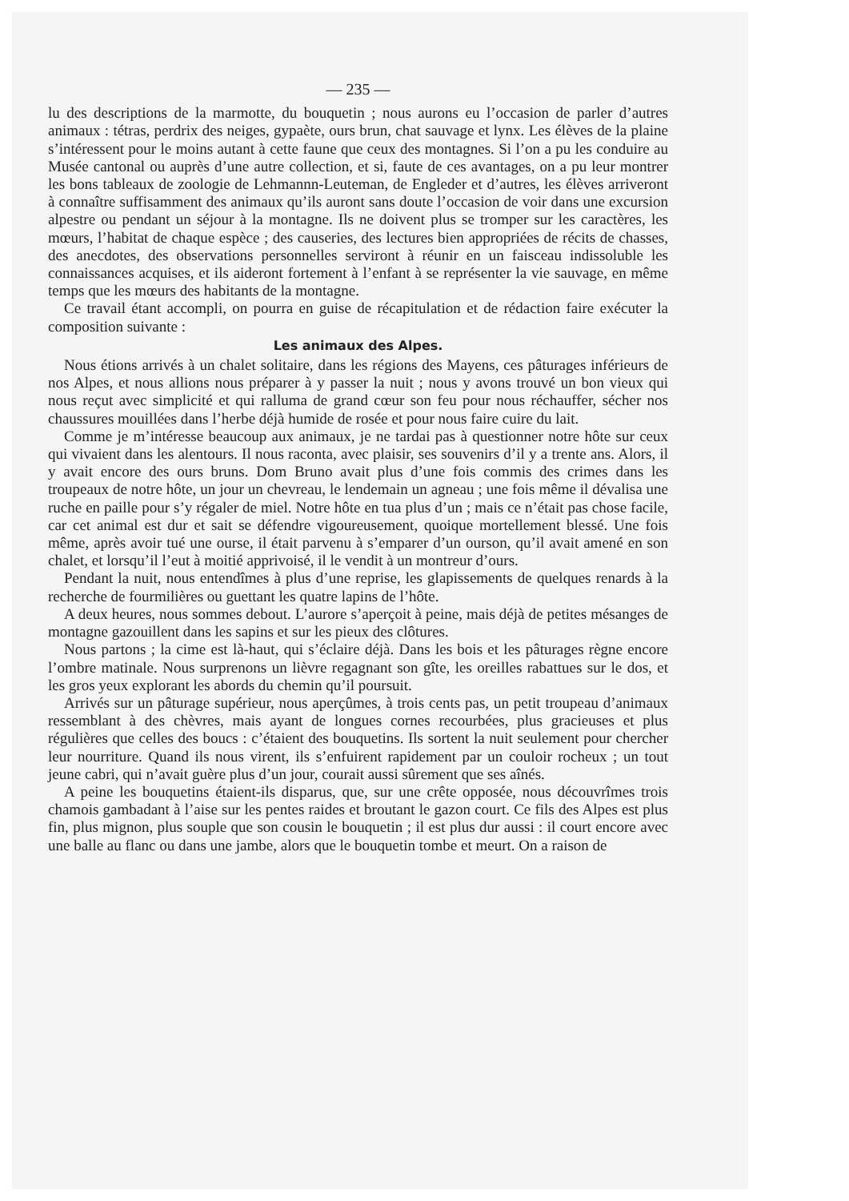— 235 —
lu des descriptions de la marmotte, du bouquetin ; nous aurons eu l’occasion de parler d’autres animaux : tétras, perdrix des neiges, gypaète, ours brun, chat sauvage et lynx. Les élèves de la plaine s’intéressent pour le moins autant à cette faune que ceux des montagnes. Si l’on a pu les conduire au Musée cantonal ou auprès d’une autre collection, et si, faute de ces avantages, on a pu leur montrer les bons tableaux de zoologie de Lehmannn-Leuteman, de Engleder et d’autres, les élèves arriveront à connaître suffisamment des animaux qu’ils auront sans doute l’occasion de voir dans une excursion alpestre ou pendant un séjour à la montagne. Ils ne doivent plus se tromper sur les caractères, les mœurs, l’habitat de chaque espèce ; des causeries, des lectures bien appropriées de récits de chasses, des anecdotes, des observations personnelles serviront à réunir en un faisceau indissoluble les connaissances acquises, et ils aideront fortement à l’enfant à se représenter la vie sauvage, en même temps que les mœurs des habitants de la montagne.
Ce travail étant accompli, on pourra en guise de récapitulation et de rédaction faire exécuter la composition suivante :
Les animaux des Alpes.
Nous étions arrivés à un chalet solitaire, dans les régions des Mayens, ces pâturages inférieurs de nos Alpes, et nous allions nous préparer à y passer la nuit ; nous y avons trouvé un bon vieux qui nous reçut avec simplicité et qui ralluma de grand cœur son feu pour nous réchauffer, sécher nos chaussures mouillées dans l’herbe déjà humide de rosée et pour nous faire cuire du lait.
Comme je m’intéresse beaucoup aux animaux, je ne tardai pas à questionner notre hôte sur ceux qui vivaient dans les alentours. Il nous raconta, avec plaisir, ses souvenirs d’il y a trente ans. Alors, il y avait encore des ours bruns. Dom Bruno avait plus d’une fois commis des crimes dans les troupeaux de notre hôte, un jour un chevreau, le lendemain un agneau ; une fois même il dévalisa une ruche en paille pour s’y régaler de miel. Notre hôte en tua plus d’un ; mais ce n’était pas chose facile, car cet animal est dur et sait se défendre vigoureusement, quoique mortellement blessé. Une fois même, après avoir tué une ourse, il était parvenu à s’emparer d’un ourson, qu’il avait amené en son chalet, et lorsqu’il l’eut à moitié apprivoisé, il le vendit à un montreur d’ours.
Pendant la nuit, nous entendîmes à plus d’une reprise, les glapissements de quelques renards à la recherche de fourmilières ou guettant les quatre lapins de l’hôte.
A deux heures, nous sommes debout. L’aurore s’aperçoit à peine, mais déjà de petites mésanges de montagne gazouillent dans les sapins et sur les pieux des clôtures.
Nous partons ; la cime est là-haut, qui s’éclaire déjà. Dans les bois et les pâturages règne encore l’ombre matinale. Nous surprenons un lièvre regagnant son gîte, les oreilles rabattues sur le dos, et les gros yeux explorant les abords du chemin qu’il poursuit.
Arrivés sur un pâturage supérieur, nous aperçûmes, à trois cents pas, un petit troupeau d’animaux ressemblant à des chèvres, mais ayant de longues cornes recourbées, plus gracieuses et plus régulières que celles des boucs : c’étaient des bouquetins. Ils sortent la nuit seulement pour chercher leur nourriture. Quand ils nous virent, ils s’enfuirent rapidement par un couloir rocheux ; un tout jeune cabri, qui n’avait guère plus d’un jour, courait aussi sûrement que ses aînés.
A peine les bouquetins étaient-ils disparus, que, sur une crête opposée, nous découvrîmes trois chamois gambadant à l’aise sur les pentes raides et broutant le gazon court. Ce fils des Alpes est plus fin, plus mignon, plus souple que son cousin le bouquetin ; il est plus dur aussi : il court encore avec une balle au flanc ou dans une jambe, alors que le bouquetin tombe et meurt. On a raison de